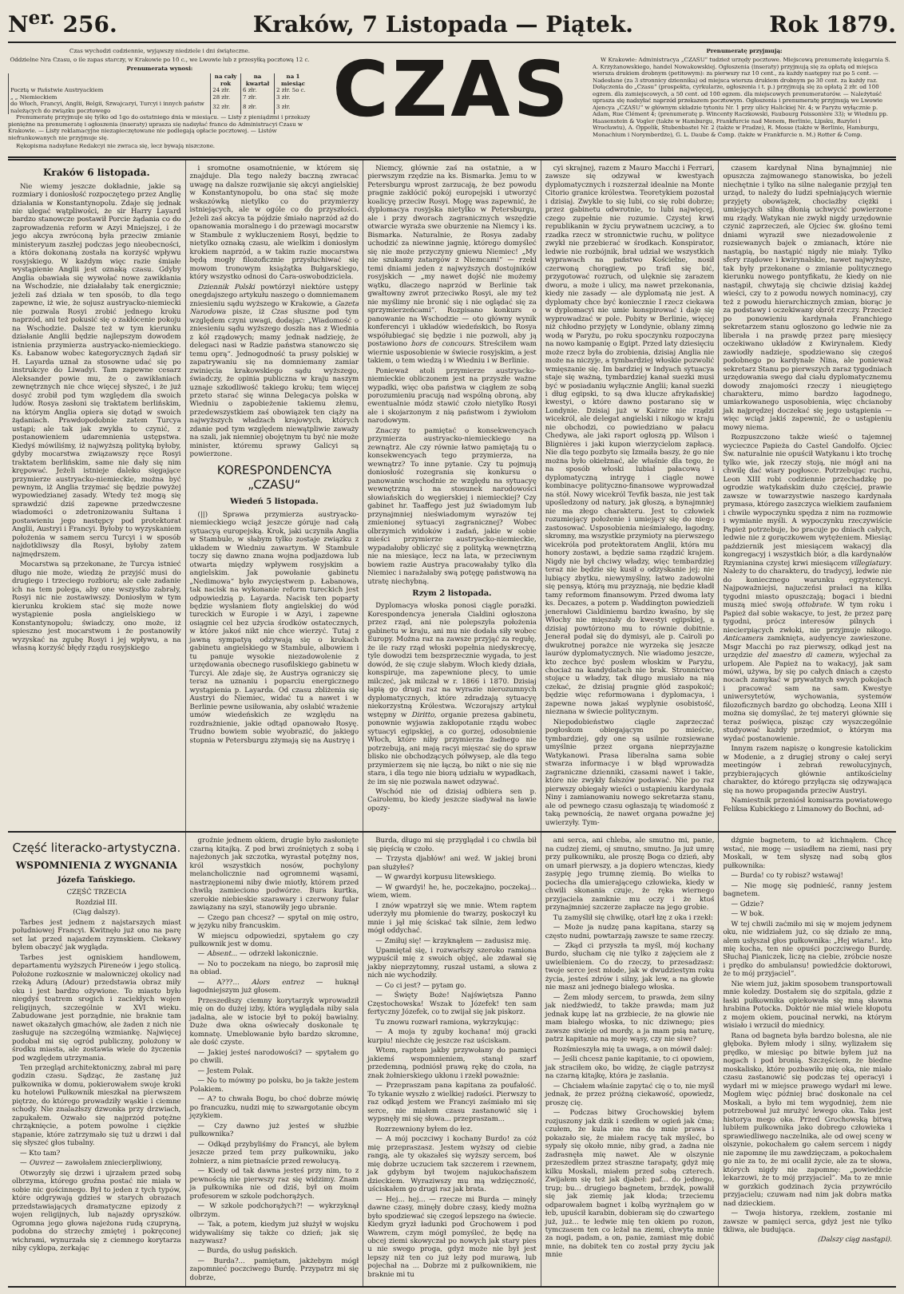N<sup>er.</sup> 256. Kraków, 7 Listopada — Piątek. Rok 1879.
Czas wychodzi codziennie, wyjąwszy niedziele i dni świąteczne.
Oddzielne Nra Czasu, o ile zapas starczy, w Krakowie po 10 c., we Lwowie lub z przesyłką pocztową 12 c.
Prenumerata wynosi:
| | na cały rok | na kwartał | na 1 miesiąc |
| --- | --- | --- | --- |
| Pocztą w Państwie Austryackiem | 24 złr. | 6 złr. | 2 złr. 5o c. |
| „ „ Niemieckiem | 28 złr. | 7 złr. | 3 złr. |
| do Włoch, Francyi, Anglii, Belgii, Szwajcaryi, Turcyi i innych państw należących do związku pocztowego | 32 złr. | 8 złr. | 3 złr. |
Prenumeratę przyjmuje się tylko od 1go do ostatniego dnia w miesiącu. — Listy z pieniądzmi i przekazy pieniężne na prenumeratę i ogłoszenia (inseraty) uprasza się nadsyłać franco do Administracyi Czasu w Krakowie. — Listy reklamacyjne niezapieczętowane nie podlegają opłacie pocztowej. — Listów niefrankowanych nie przyjmuje się.
Rękopisma nadsyłane Redakcyi nie zwraca się, lecz bywają niszczone.
CZAS
Prenumeratę przyjmują:
W Krakowie: Administracya „CZASU“ tudzież urzędy pocztowe. Miejscową prenumeratę księgarnia S. A. Krzyżanowskiego, handel Nowakowskiej. Ogłoszenia (inseraty) przyjmują się za opłatą od miejsca wiersza drukiem drobnym (petitowym): za pierwszy raz 10 cent., za każdy następny raz po 5 cent. — Nadesłane (za 3 stronnicy dziennika) od miejsca wiersza drukiem drobnym po 30 cent. za każdy raz. Dołączenia do „Czasu“ (prospekta, cyrkularze, ogłoszenia i t. p.) przyjmują się za opłatą 2 złr. od 100 egzem. dla zamiejscowych, a 50 cent. od 100 egzem. dla miejscowych prenumeratorów. — Należytość uprasza się nadsyłać naprzód przekazem pocztowym. Ogłoszenia i prenumeratę przyjmują we Lwowie Ajencya „CZASU“ w głównym składzie tytoniu Nr. 1 przy ulicy Halickiej Nr. 4; w Paryżu wyłącznie p. Adam, Rue Clément 4; (prenumeratę p. Wincenty Raczkowski, Faubourg Poissonière 33); w Wiedniu pp. Haasenstein & Vogler (także w Hamburgu, Frankfurcie nad Menem, Berlinie, Lipsku, Bazylei i Wrocławiu), A. Oppelik, Stubenbastei Nr. 2 (także w Pradze), R. Mosse (także w Berlinie, Hamburgu, Monachium i Norymberdze), G. L. Daube & Comp. (także w Frankfurcie n. M.) Rotter & Comp.
Kraków 6 listopada.
Nie wiemy jeszcze dokładnie, jakie są rozmiary i doniosłość rozpoczętego przez Anglię działania w Konstantynopolu. Zdaje się jednak nie ulegać wątpliwości, że sir Harry Layard bardzo stanowcze postawił Porcie żądania co do zaprowadzenia reform w Azyi Mniejszej, i że jego akcya zwróconą była przeciw zmianie ministeryum zaszłej podczas jego nieobecności, a która dokonaną została na korzyść wpływu rosyjskiego. W każdym więc razie śmiałe wystąpienie Anglii jest oznaką czasu. Gdyby Anglia obawiała się wywołać nowe zawikłania na Wschodzie, nie działałaby tak energicznie; jeżeli zaś działa w ten sposób, to dla tego zapewne, iż wie, że sojusz austryacko-niemiecki nie pozwala Rosyi zrobić jednego kroku naprzód, ani też pokusić się o zakłócenie pokoju na Wschodzie. Dalsze też w tym kierunku działanie Anglii będzie najlepszym dowodem istnienia przymierza austryacko-niemieckiego. Ks. Łabanow wobec kategorycznych żądań sir H. Layarda uznał za stosowne udać się po instrukcye do Liwadyi. Tam zapewne cesarz Aleksander powie mu, że o zawikłaniach zewnętrznych nie chce więcej słyszeć, i że już dosyć zrobił pod tym względem dla swoich ludów. Rosya zasłoni się traktatem berlińskim, na którym Anglia opiera się dotąd w swoich żądaniach. Prawdopodobnie zatem Turcya ustąpi; ale tak jak zwykła to czynić, z postanowieniem udaremnienia ustępstwa. Kiedyś mówiliśmy, iż najwyższą polityką byłoby, gdyby mocarstwa związawszy ręce Rosyi traktatem berlińskim, same nie dały się nim krępować. Jeżeli istnieje daleko sięgające przymierze austryacko-niemieckie, można być pewnym, iż Anglia trzymać się będzie powyżej wypowiedzianej zasady. Wtedy też mogą się sprawdzić dziś zapewne przedwczesne wiadomości o zdetronizowaniu Sułtana i postawieniu jego następcy pod protektorat Anglii, Austryi i Francyi. Byłoby to wyzyskaniem położenia w samem sercu Turcyi i w sposób najdotkliwszy dla Rosyi, byłoby zatem najmędrszem.
Mocarstwa są przekonane, że Turcya istnieć długo nie może, wiedzą że przyjść musi do drugiego i trzeciego rozbioru; ale całe zadanie ich na tem polega, aby one wszystko zabrały, Rosyi nic nie zostawiwszy. Doniosłym w tym kierunku krokiem stać się może nowe wystąpienie posła angielskiego w Konstantynopolu; świadczy, ono może, iż spieszno jest mocarstwom i że postanowiły wyzyskać na zgubę Rosyi i jej wpływu, a na własną korzyść błędy rządu rosyjskiego
i sromotne osamotnienie, w którem się znajduje. Dla tego należy baczną zwracać uwagę na dalsze rozwijanie się akcyi angielskiej w Konstantynopolu, bo ona stać się może wskazówką nietylko co do przymierzy istniejących, ale w ogóle co do przyszłości. Jeżeli zaś akcya ta pójdzie śmiało naprzód aż do opanowania moralnego i do przewagi mocarstw w Stambule z wykluczeniem Rosyi, będzie to nietylko oznaką czasu, ale wielkim i doniosłym krokiem naprzód, a w takim razie mocarstwa będą mogły filozoficznie przysłuchiwać się mowom tronowym książątka Bułgarskiego, który wszystko odnosi do Cara-oswobodziciela.
Dziennik Polski powtórzył niektóre ustępy onegdajszego artykułu naszego o domniemanem zniesieniu sądu wyższego w Krakowie, a Gazeta Narodowa pisze, iż Czas słuszne pod tym względem czyni uwagi, dodając: „Wiadomość o zniesieniu sądu wyższego doszła nas z Wiednia z kół rządowych; mamy jednak nadzieję, że delegaci nasi w Radzie państwa stanowczo się temu oprą“. Jednogodność ta prasy polskiej w zapatrywaniu się na domniemany zamiar zwinięcia krakowskiego sądu wyższego, świadczy, że opinia publiczna w kraju naszym uznaje szkodliwość takiego kroku; tem więcej przeto starać się winna Delegacya polska w Wiedniu o zapobieżenie takiemu złemu, przedewszystkiem zaś obowiązek ten ciąży na najwyższych władzach krajowych, których zdanie pod tym względem niewątpliwie zaważy na szali, jak niemniej obojętnym tu być nie może minister, któremu sprawy Galicyi są powierzone.
KORESPONDENCYA „CZASU“
Wiedeń 5 listopada.
(||) Sprawa przymierza austryacko-niemieckiego wciąż jeszcze góruje nad całą sytuacyą europejską. Krok, jaki uczyniła Anglia w Stambule, w słabym tylko zostaje związku z układem w Wiedniu zawartym. W Stambule toczy się dawno znana wojna podjazdowa lub otwarta między wpływem rosyjskim a angielskim. Jak powołanie gabinetu „Nedimowa“ było zwycięstwem p. Łabanowa, tak nacisk na wykonanie reform tureckich jest odpowiedzią p. Layarda. Nacisk ten poparty będzie wysłaniem floty angielskiej do wód tureckich w Europie i w Azyi, i zapewne osiągnie cel bez użycia środków ostatecznych, w które jakoś nikt nie chce wierzyć. Tutaj z jawną sympatyą odzywają się o krokach gabinetu angielskiego w Stambule, albowiem i tu panuje wysokie niezadowolenie z urzędowania obecnego rusofilskiego gabinetu w Turcyi. Ale zdaje się, że Austrya ograniczy się teraz na uznaniu i poparciu energicznego wystąpienia p. Layarda. Od czasu zbliżenia się Austryi do Niemiec, widać tu a nawet i w Berlinie pewne usiłowania, aby osłabić wrażenie umów wiedeńskich ze względu na rozdrażnienie, jakie odtąd opanowało Rosyę. Trudno bowiem sobie wyobrazić, do jakiego stopnia w Petersburgu zżymają się na Austryę i
Niemcy, głównie zaś na ostatnie, a w pierwszym rzędzie na ks. Bismarka. Jemu to w Petersburgu wprost zarzucają, że bez powodu pragnie zakłócić pokój europejski i utworzyć koalicyę przeciw Rosyi. Mogę was zapewnić, że dyplomacya rosyjska nietylko w Petersburgu, ale i przy dworach zagranicznych wszędzie otwarcie wyraża swe oburzenie na Niemcy i ks. Bismarka. Naturalnie, że Rosya zadaby uchodzić za niewinne jagnię, którego domyśleć się nie może przyczyny gniewu Niemiec! „My nie szukamy zatargów z Niemcami“ — rzekł temi dniami jeden z najwyższych dostojników rosyjskich — „my nawet dojść nie możemy wątku, dlaczego naprzód w Berlinie tak gwałtowny zwrot przeciwko Rosyi, ale my też nie myślimy nie bronić się i nie oglądać się za sprzymierzeńcami“. Rozpisano konkurs o panowanie na Wschodzie — oto główny wynik konferencyi i układów wiedeńskich, bo Rosya współubiegać się będzie i nie pozwoli, aby ją postawiono hors de concours. Streściłem wam wiernie usposobienie w świecie rosyjskim, a jest takiem, o tem wiedzą i w Wiedniu i w Berlinie.
Ponieważ atoli przymierze austryacko-niemieckie obliczonem jest na przyszłe ważne wypadki, więc oba państwa w ciągłem ze sobą porozumieniu pracują nad wspólną obroną, aby ewentualnie módz stawić czoło nietylko Rosyi ale i skojarzonym z nią państwom i żywiołom narodowym.
Znaczy to pamiętać o konsekwencyach przymierza austryacko-niemieckiego na zewnątrz. Ale czy równie łatwo pamiętają tu o konsekwencyach tego przymierza, na wewnątrz? To inne pytanie. Czy tu pojmują doniosłość rozegrania się konkursu o panowanie wschodnie ze względu na sytuacyę wewnętrzną i na stosunek narodowości słowiańskich do węgierskiej i niemieckiej? Czy gabinet hr. Taaffego jest już świadomym lub przynajmniej nieświadomym wyrazów tej zmienionej sytuacyi zagranicznej? Wobec olbrzymich widoków i zadań, jakie w sobie mieści przymierze austryacko-niemieckie, wypadałoby obliczyć się z polityką wewnętrzną nie na miesiące, lecz na lata, w przeciwnym bowiem razie Austrya pracowałaby tylko dla Niemiec i narażałaby swą potęgę państwową na utratę niechybną.
Rzym 2 listopada.
Dyplomacya włoska ponosi ciągle porażki. Korespondencya jenerała Cialdini ogłoszona przez rząd, ani nie polepszyła położenia gabinetu w kraju, ani mu nie dodała siły wobec Europy. Można raz na zawsze przyjąć za regułę, że ile razy rząd włoski popełnia niedyskrecyę, tyle dowodzi tem bezsprzecznie wygada, to jest dowód, że się czuje słabym. Włoch kiedy działa, konspiruje, ma zapewnione plecy, to umie milczeć, jak milczał w r. 1866 i 1870. Dzisiaj łapią go drugi raz na wyrazie nierozumnych dyplomatycznych, które zdradzają sytuacyę niekorzystną Królestwa. Wczorajszy artykuł wstępny w Diritto, organie prezesa gabinetu, ponownie wyjawia zakłopotanie rządu wobec sytuacyi egipskiej, a co gorzej, odosobnienie Włoch, które niby przymierza żadnego nie potrzebują, ani mają racyi mięszać się do spraw blisko nie obchodzących półwysep, ale dla tego przymierzem się nie łączą, bo nikt o nie się nie stara, i dla tego nie biorą udziału w wypadkach, że im się nie pozwala nawet odzywać.
Wschód nie od dzisiaj odbiera sen p. Cairolemu, bo kiedy jeszcze siadywał na ławie opozy-
cyi skrajnej, razem z Mauro Macchi i Ferrari, zawsze się odzywał w kwestyach dyplomatycznych i rozszerzał idealnie na Monte Citorio granice królestwa. Teoretykiem pozostał i dzisiaj. Zwykle to się lubi, co się robi dobrze; przez gabinetu odwrotnie, to lubi najwięcej, czego zupełnie nie rozumie. Czystej krwi republikanin w życiu prywatnem uczciwy, a to rzadka rzecz w stronnictwie ruchu, w polityce zwykł nie przebierać w środkach. Konspirator, ledwie nie rozbójnik, brał udział we wszystkich wyprawach na państwo Kościelne, nosił czerwoną chorągiew, po trafi się bić, przygotować rozruch, od ulęknie się zarazem dworu, a może i ulicy, ma nawet przekonania, kiedy nie zasady — ale dyplomatą nie jest. A dyplomaty chce być koniecznie I rzecz ciekawa w dyplomacyi nie umie konspirować i daje się wyprowadzać w pole. Pobity w Berlinie, więcej niż chłodno przyjęty w Londynie, oblany zimną wodą w Paryżu, po roku spoczynku rozpoczyna na nowo kampanię o Egipt. Przed laty dziesięciu może rzecz była do zrobienia, dzisiaj Anglia nie może na niczyje, a tymbardziej włoskie pozwolić wmięszanie się. Im bardziej w Indyach sytuacya staje się ważną, tymbardziej kanał suezki musi być w posiadaniu wyłącznie Anglii; kanał suezki i dług egipski, to są dwa klucze afrykańskiej kwestyi, o które dawno postarano się w Londynie. Dzisiaj już w Kairze nie rządzi wicekról, ale delegat angielski i nikogo w kraju nie obchodzi, co powiedziano w pałacu Chedywa, ale jaki raport ogłoszą pp. Wilson i Blignières i jaki kupon wierzycielom zapłacą. Nie dla tego pozbyto się Izmaiła baszy, że go nie można było okiełznać, ale właśnie dla tego, że na sposób włoski lubiał pałacową i dyplomatyczną intrygę i ciągle nowe kombinacye polityczno-finansowe wyprowadzał na stół. Nowy wicekról Tevfik basza, nie jest tak upośledzony od natury, jak głoszą, a bynajmniej nie ma złego charakteru. Jest to człowiek rozumiejący położenie i umiejący się do niego zastosować. Usposobienia nieśmiałego, łagodny, skromny, ma wszystkie przymioty na pierwszego wicekróla pod protektoratem Anglii, która mu honory zostawi, a będzie sama rządzić krajem. Nigdy nie był chciwy władzy, więc tembardziej teraz nie będzie się kusił o odzyskanie jej; nie lubiący zbytku, niewymyślny, łatwo zadowolni się pensyą, którą mu przyznają, nie będzie kładł tamy reformom finansowym. Przed dwoma laty ks. Decazes, a potem p. Waddington powiedzieli jenerałowi Cialdiniemu bardzo kwaśno, by się Włochy nie mięszały do kwestyi egipskiej, a dzisiaj powtórzono mu to równie dobitnie. Jenerał podał się do dymisyi, ale p. Cairoli po dwukrotnej porażce nie wyrzeka się jeszcze laurów dyplomatycznych. Nie wiadomo jeszcze, kto zechce być posłem włoskim w Paryżu, chociaż na kandydatach nie brak. Stronnictwo stojące u władzy, tak długo musiało na nią czekać, że dzisiaj pragnie głód zaspokoić; będzie więc reformowana i dyplomacya, i zapewne nowa jakaś wyplynie osobistość, nieznana w świecie politycznym.
Niepodobieństwo ciągle zaprzeczać pogłoskom obiegającym po mieście, tymbardziej, gdy one są usilnie rozsiewane umyślnie przez organa nieprzyjazne Watykanowi. Prasa liberalna sama sobie stwarza informacye i w błąd wprowadza zagraniczne dzienniki, czasami nawet i takie, które nie zwykły fałszów podawać. Nie po raz pierwszy obiegały wieści o ustąpieniu kardynała Niny i zamianowaniu nowego sekretarza stanu, ale od pewnego czasu ogłaszają tę wiadomość z taką pewnością, że nawet organa poważne jej uwierzyły. Tym-
czasem kardynał Nina bynajmniej nie opuszcza zajmowanego stanowiska, bo jeżeli niechętnie i tylko na silne naleganie przyjął ten urząd, to należy do ludzi spełniających wiernie przyjęty obowiązek, chociażby ciężki i umiejących silną dłonią uchwycić powierzone mu rządy. Watykan nie zwykł nigdy urzędownie czynić zaprzeczeń, ale Ojciec św. głośno temi dniami wyraził swe niezadowolenie z rozsiewanych bajek o zmianach, które nie nastąpią, bo nastąpić nigdy nie miały. Tylko sfery rządowe i kwirynalskie, nawet najwyższe, tak były przekonane o zmianie politycznego kierunku nowego pontyfikatu, że kiedy on nie nastąpił, chwytają się chciwie dzisiaj każdej wieści, czy to z powodu nowych nominacyj, czy też z powodu hierarchicznych zmian, biorąc je za podstawy i oczekiwany obrót rzeczy. Przecież po ponowieniu kardynała Franchiego sekretarzem stanu ogłoszono go ledwie nie za liberała i na prawdę przez parę miesięcy oczekiwano układów z Kwirynałem. Kiedy zawiodły nadzieje, spodziewano się czegoś podobnego po kardynale Nina, ale ponieważ sekretarz Stanu po pierwszych zaraz tygodniach urzędowania swego dał ciału dyplomatycznemu dowody znajomości rzeczy i nieugiętego charakteru, mimo bardzo łagodnego, umiarkowanego usposobienia, więc chcianoby jak najprędzej doczekać się jego ustąpienia — więc wciąż jakiś zapewnić, że o ustąpieniu mowy niema.
Rozpuszczono także wieść o tajemnej wycieczce Papieża do Castel Gandolfo. Ojciec Św. naturalnie nie opuścił Watykanu i kto trochę tylko wie, jak rzeczy stoją, nie mógł ani na chwilę dać wiary pogłosce. Potrzebując ruchu, Leon XIII robi codziennie przechadzkę po ogrodzie watykańskim dużo częściej, prawie zawsze w towarzystwie naszego kardynała prymasa, którego zaszczyca wielkiem zaufaniem i chwile wypoczynku spędza z nim na rozmowie i wymianie myśli. A wypoczynku rzeczywiście Papież potrzebuje, bo pracuje po dniach całych, ledwie nie z gorączkowem wytężeniem. Miesiąc październik jest miesiącem wakacyj dla kongregacyj i wszystkich biór, a dla kardynałów Rzymianina czystej krwi miesiącem villegiatury. Należy to do charakteru, do tradycyj, ledwie nie do koniecznego warunku egzystencyi. Najpoważniejsi, najuczeńsi prałaci na kilka tygodni miasto opuszczają; bogaci i biedni muszą mieć swoją ottobrate. W tym roku i Papież dał sobie wakacye, to jest, że przez parę tygodni, prócz interesów pilnych i niecierpiących zwłoki, nie przyjmuje nikogo. Anticamera zamknięta, audyencye zawieszone. Msgr Macchi po raz pierwszy, odkąd jest na urzędzie del maestro di camera, wyjechał za urlopem. Ale Papież na to wakacyj, jak sam mówi, używa, by się po całych dniach a często nocach zamykać w prywatnych swych pokojach i pracować sam na sam. Kwestye uniwersytetów, wychowania, systemów filozoficznych bardzo go obchodzą. Leona XIII i można się domyślać, że tej materyi głównie się teraz poświęca, pisząc czy wyszczególnie studyować każdy przedmiot, o którym ma wydać postanowienie.
Innym razem napiszę o kongresie katolickim w Modenie, a z drugiej strony o całej seryi meetingów i zebrań rewolucyjnych, przybierających głównie antikościelny charakter, do którego przyłącza się odzywająca się na nowo propaganda przeciw Austryi.
Namiestnik przeniósł komisarza powiatowego Feliksa Kubickiego z Limanowy do Bochni, ad-
Część literacko-artystyczna.
WSPOMNIENIA Z WYGNANIA
Józefa Tańskiego.
CZĘŚĆ TRZECIA
Rozdział III.
(Ciąg dalszy).
Tarbes jest jednem z najstarszych miast południowej Francyi. Kwitnęło już ono na parę set lat przed najazdem rzymskiem. Ciekawy byłem obaczyć jak wygląda.
Tarbes jest ogniskiem handlowem, departamentu wyższych Pireneów i jego stolicą. Położone rozkosznie w malowniczej okolicy nad rzeką Adurą (Adour) przedstawia obraz miły oku i jest bardzo ożywione. To miasto było niegdyś teatrem srogich i zaciekłych wojen religijnych, szczególnie w XVI wieku. Zabudowane jest porządnie, nie braknie tam nawet okazałych gmachów, ale żaden z nich nie zasługuje na szczególną wzmiankę. Najwięcej podobał mi się ogród publiczny, położony w środku miasta, ale zostawia wiele do życzenia pod względem utrzymania.
Ten przegląd architektoniczny, zabrał mi parę godzin czasu. Sądząc, że zastanę już pułkownika w domu, pokierowałem swoje kroki ku hotelowi Pułkownik mieszkał na pierwszem piętrze, do którego prowadziły wąskie i ciemne schody. Nie znalazłszy dzwonka przy drzwiach, zapukałem. Ozwało się najprzód potężne chrząknięcie, a potem powolne i ciężkie stąpanie, które zatrzymało się tuż u drzwi i dał się słyszeć głos tubalny.
— Kto tam?
— Ouvrez — zawołałem zniecierpliwiony,
Otworzyły się drzwi i ujrzałem przed sobą olbrzyma, którego groźna postać nie miała w sobie nic gościnnego. Był to jeden z tych typów, które odgrywają gdzieś w starych obrazach przedstawiających dramatyczne epizody z wojen religijnych, lub najazdy opryszków. Ogromna jego głowa najeżona rudą czupryną, podobna do strzechy zmiętej i pokręconej wichrami, wynurzała się z ciemnego korytarza niby cyklopa, zerkając
groźnie jednem okiem, drugie było zasłonięte czarną kitajką. Z pod brwi zrośniętych z sobą i najeżonych jak szczotka, wyrastał potężny nos, król wszystkich nosów, pochylony melancholicznie nad ogromnemi wąsami, nastrzępionemi niby dwie miotły, którem przed chwilą zamieciono podwórze. Bura kurtka, szerokie niebieskie szarawary i czerwony fular zawiązany na szyi, stanowiły jego ubranie.
— Czego pan chcesz? — spytał on mię ostro, w języku niby francuskim.
W miejscu odpowiedzi, spytałem go czy pułkownik jest w domu.
— Absent... — odrzekł lakonicznie.
— No to poczekam na niego, bo zaprosił mię na obiad.
— A???... Alors entrez — huknął łagodniejszym już głosem.
Przeszedłszy ciemny korytarzyk wprowadził mię on do dużej izby, która wyglądała niby sala jadalna, ale w istocie był to pokój bawialny. Duże dwa okna oświecały doskonale tę komnatę. Umeblowanie było bardzo skromne, ale dość czyste.
— Jakiej jesteś narodowości? — spytałem go po chwili.
— Jestem Polak.
— No to mówmy po polsku, bo ja także jestem Polakiem.
— A? to chwała Bogu, bo choć dobrze mówię po francuzku, nudzi mię to szwargotanie obcym językiem.
— Czy dawno już jesteś w służbie pułkownika?
— Odkąd przybyliśmy do Francyi, ale byłem jeszcze przed tem przy pułkowniku, jako żołnierz, a nim pietnaście przed rewolucyą.
— Kiedy od tak dawna jesteś przy nim, to z pewnością nie pierwszy raz się widzimy. Znam ja pułkownika nie od dziś, był on moim profesorem w szkole podchorążych.
— W szkole podchorążych?! — wykrzyknął olbrzym.
— Tak, a potem, kiedym już służył w wojsku widywaliśmy się także co dzień; jak się nazywasz?
— Burda, do usług pańskich.
— Burda?... pamiętam, jakżebym mógł zapomnieć poczciwego Burdę. Przypatrz mi się dobrze,
Burda, długo mi się przyglądał i co chwila bił się pięścią w czoło.
— Trzysta djabłów! ani weź. W jakiej broni pan służyłeś?
— W gwardyi korpusu litewskiego.
— W gwardyi! he, he, poczekajno, poczekaj... wiem, wiem.
I znów wpatrzył się we mnie. Wtem raptem uderzyły mu płomienie do twarzy, poskoczył ku mnie i jął mię ściskać tak silnie, żem ledwo mógł oddychać.
— Zmiłuj się! — krzyknąłem — zadusisz mię.
Upamiętał się, i rozwarłszy szeroko ramiona wypuścił mię z swoich objęć, ale zdawał się jakby nieprzytomny, ruszał ustami, a słowa z nich nie wychodziły.
— Co ci jest? — pytam go.
— Święty Boże! Najświętsza Panno Częstochowska! Wszak to Józefek! ten sam fertyczny Józefek, co to zwijał się jak piskorz.
Tu znowu rozwarł ramiona, wykrzykując:
— A moja ty zguby kochana! mój gracki kurpiu! niechże cię jeszcze raz uściskam.
Wtem, raptem jakby przywołany do pamięci jakiemś wspomnieniem, stanął szarf przedemną, podniósł prawą rękę do czoła, na znak żołnierskiego ukłonu i rzekł poważnie:
— Przepraszam pana kapitana za poufałość. To tykanie wyszło z wielkiej radości. Pierwszy to raz odkąd jestem we Francyi zaśmiało mi się serce, nie miałem czasu zastanowić się i wypsnęły mi się słowa... przepraszam...
Rozrzewniony byłem do łez.
— A mój poczciwy i kochany Burdo! za cóż mię przepraszasz. Jestem wyższy od ciebie rangą, ale ty okazałeś się wyższy sercem, boś mię dobrze uczuciem tak szczerem i rzewnem, jak gdybym był twojem najukochańszem dzieckiem. Wyraziwszy mu mą wdzięczność, uściskałem go drugi raz jak brata.
— Hej... hej... — rzecze mi Burda — minęły dawne czasy, minęły dobre czasy, kiedy można było spodziewać się czegoś lepszego na świecie. Kiedym gryzł ładunki pod Grochowem i pod Wawrem, czym mógł pomyśleć, że będę na obcej ziemi skowyczał po nowych jak stary pies u nie swego proga, gdyż może nie był jest lepszy niż ten co już leży pod murawą, lub pojechał na ... Dobrze mi z pułkownikiem, nie braknie mi tu
ani serca, ani chleba, ale smutno mi, panie, na cudzej ziemi, oj smutno, smutno. Ja już umrę przy pułkowniku, ale proszę Boga co dzień, aby on umarł pierwszy, a ja dopiero wtenczas, kiedy zasypię jego trumnę ziemią. Bo wielka to pociecha dla umierającego człowieka, kiedy w chwili skonania czuje, że ręka wiernego przyjaciela zamknie mu oczy i że ktoś przynajmniej szczerze zapłacze na jego grobie.
Tu zamyślił się chwilkę, otarł łzę z oka i rzekł:
— Może ja nudzę pana kapitana, starzy są często nudni, powtarzają zawsze te same rzeczy.
— Zkąd ci przyszła ta myśl, mój kochany Burdo, słucham cię nie tylko z zajęciem ale z uwielbieniem. Co do rzeczy, to przesadzasz: twoje serce jest młode, jak w dwudziestym roku życia, jesteś zdrów i silny, jak lew, a na głowie nie masz ani jednego białego włoska.
— Żem młody sercem, to prawda, żem silny jak niedźwiedź, to także prawda; mam już jednak kupę lat na grzbiecie, że na głowie nie mam białego włoska, to nic dziwnego; pies zawsze siwieje od mordy, a ja mam psią naturę, patrz kapitanie na moje wąsy, czy nie siwe?
Rozśmieszyła mię ta uwaga, a on mówił dalej:
— Jeśli chcesz panie kapitanie, to ci opowiem, jak straciłem oko, bo widzę, że ciągle patrzysz na czarną kitajkę, która je zasłania.
— Chciałem właśnie zapytać cię o to, nie myśl jednak, że przez próżną ciekawość, opowiedz, proszę cię.
— Podczas bitwy Grochowskiej byłem rozjuszony jak dzik i szedłem w ogień jak ćma; czułem, że kula nie ma do mnie prawa i pokazało się, że miałem racyę tak myśleć, bo sypały się około mnie, niby grad, a żadna nie zadrasnęła mię nawet. Ale w olszynie przeszedłem przez straszne tarapaty, gdyż mię kilku Moskali, miałem przed sobą czterech. Zwijałem się też jak djabeł: paf... do jednego, trup; bu... drugiego bagnetem, brzdęk, powalił się jak ziemię jak kłoda; trzeciemu odparowałem bagnet i kolbą wyrżnąłem go w łeb, upuścił karabin, dobieram się do czwartego już, już... te ledwie mię ten okiem po rozon, tymczasem ten co leżał na ziemi, chwyta mnie za nogi, padam, a on, panie, zamiast mię dobić mnie, na dobitek ten co został przy życiu jak mnie
dźgnie bagnetem, to aż kichnąłem. Chcę wstać, nie mogę — usiadłem na ziemi, nasi pry Moskali, w tem słyszę nad sobą głos pułkownika:
— Burda! co ty robisz? wstawaj!
— Nie mogę się podnieść, ranny jestem bagnetem.
— Gdzie?
— W bok.
W tej chwili zaćmiło mi się w mojem jedynem oku, nie widziałem już, co się działo ze mną, alem usłyszał głos pułkownika: „Hej wiara!.. kto mię kocha, ten nie opuści poczciwego Burdę. Słuchaj Pianiczek, liczę na ciebie, zróbcie nosze i prędko do ambulansu! powiedźcie doktorowi, że to mój przyjaciel“.
Nie wiem już, jakim sposobem transportowali mnie koledzy. Dostałem się do szpitala, gdzie z łaski pułkownika opiekowała się mną sławna hrabina Potocka. Doktór nie miał wiele kłopotu z mojem okiem, poucinał nerwki, na którym wisiało i wrzucił do miednicy.
Rana od bagneta była bardzo bolesna, ale nie głęboka. Byłem młody i silny, wylizałem się prędko, w miesiąc po bitwie byłem już na nogach i pod bronią. Szczęściem, że biedne moskalisko, które pozbawiło mię oka, nie miało czasu zastanowić się podczas tej operacyi i wydarł mi w miejsce prawego wydarł mi lewe. Mogłem więc później brać doskonale na cel Moskali, a było mi tem wygodniej, żem nie potrzebował już mrużyć lewego oka. Taka jest historya mego oka. Przed Grochowską bitwą lubiłem pułkownika jako dobrego człowieka i sprawiedliwego naczelnika, ale od owej sceny w olszynie, pokochałem go całem sercem i nigdy nie zapomnę ile mu zawdzięczam, a pokochałem go nie za to, że mi ocalił życie, ale za te słowa, których nigdy nie zapomnę: „powiedźcie lekarzowi, że to mój przyjaciel“. Ma to ze mnie w gorzkich godzinach życia przywróciło przyjacielu; czuwam nad nim jak dobra matka nad dzieckiem.
— Twoja historya, rzekłem, zostanie mi zawsze w pamięci serca, gdyż jest nie tylko tkliwa, ale budująca.
(Dalszy ciąg nastąpi).